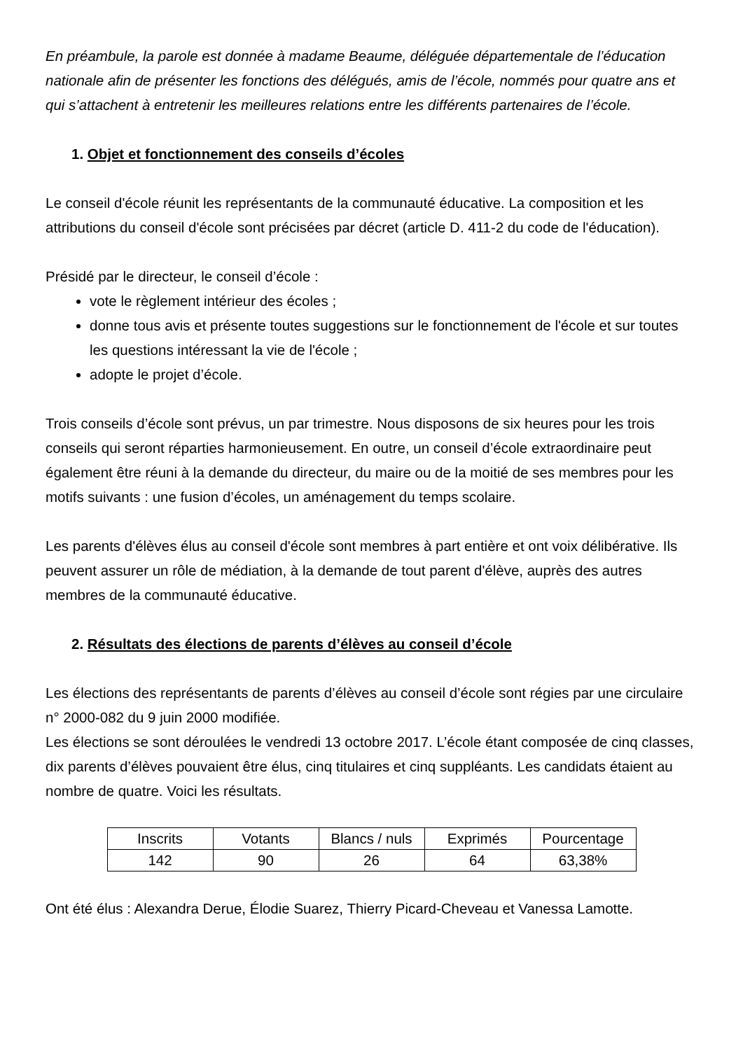En préambule, la parole est donnée à madame Beaume, déléguée départementale de l’éducation nationale afin de présenter les fonctions des délégués, amis de l’école, nommés pour quatre ans et qui s’attachent à entretenir les meilleures relations entre les différents partenaires de l’école.
1. Objet et fonctionnement des conseils d’écoles
Le conseil d'école réunit les représentants de la communauté éducative. La composition et les attributions du conseil d'école sont précisées par décret (article D. 411-2 du code de l'éducation).
Présidé par le directeur, le conseil d’école :
vote le règlement intérieur des écoles ;
donne tous avis et présente toutes suggestions sur le fonctionnement de l'école et sur toutes les questions intéressant la vie de l'école ;
adopte le projet d’école.
Trois conseils d’école sont prévus, un par trimestre. Nous disposons de six heures pour les trois conseils qui seront réparties harmonieusement. En outre, un conseil d’école extraordinaire peut également être réuni à la demande du directeur, du maire ou de la moitié de ses membres pour les motifs suivants : une fusion d’écoles, un aménagement du temps scolaire.
Les parents d'élèves élus au conseil d'école sont membres à part entière et ont voix délibérative. Ils peuvent assurer un rôle de médiation, à la demande de tout parent d'élève, auprès des autres membres de la communauté éducative.
2. Résultats des élections de parents d’élèves au conseil d’école
Les élections des représentants de parents d’élèves au conseil d’école sont régies par une circulaire n° 2000-082 du 9 juin 2000 modifiée.
Les élections se sont déroulées le vendredi 13 octobre 2017. L’école étant composée de cinq classes, dix parents d’élèves pouvaient être élus, cinq titulaires et cinq suppléants. Les candidats étaient au nombre de quatre. Voici les résultats.
| Inscrits | Votants | Blancs / nuls | Exprimés | Pourcentage |
| 142 | 90 | 26 | 64 | 63,38% |
Ont été élus : Alexandra Derue, Élodie Suarez, Thierry Picard-Cheveau et Vanessa Lamotte.